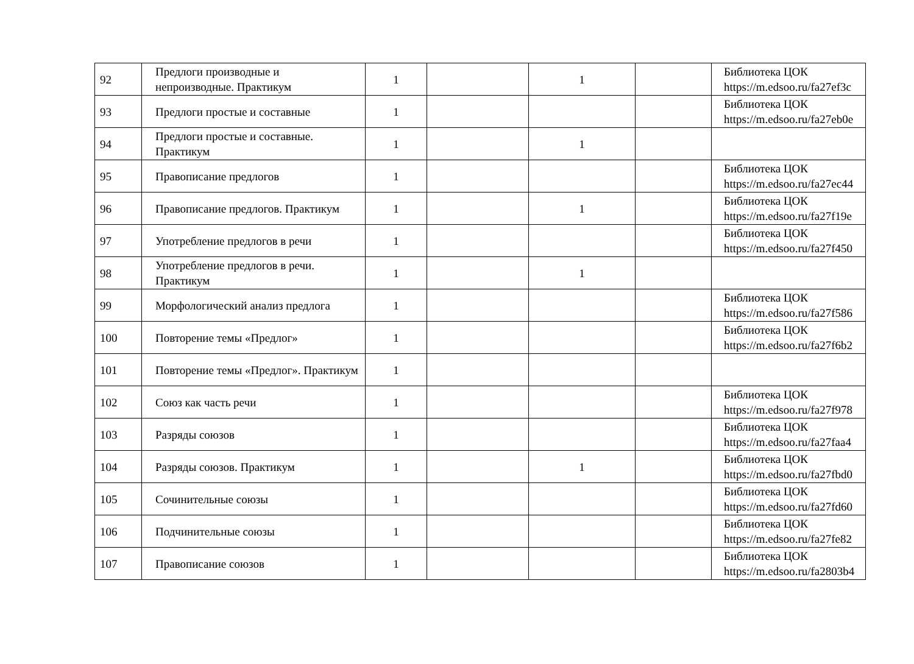| 92 | Предлоги производные и непроизводные. Практикум | 1 | | 1 | | Библиотека ЦОК https://m.edsoo.ru/fa27ef3c |
| 93 | Предлоги простые и составные | 1 | | | | Библиотека ЦОК https://m.edsoo.ru/fa27eb0e |
| 94 | Предлоги простые и составные. Практикум | 1 | | 1 | | |
| 95 | Правописание предлогов | 1 | | | | Библиотека ЦОК https://m.edsoo.ru/fa27ec44 |
| 96 | Правописание предлогов. Практикум | 1 | | 1 | | Библиотека ЦОК https://m.edsoo.ru/fa27f19e |
| 97 | Употребление предлогов в речи | 1 | | | | Библиотека ЦОК https://m.edsoo.ru/fa27f450 |
| 98 | Употребление предлогов в речи. Практикум | 1 | | 1 | | |
| 99 | Морфологический анализ предлога | 1 | | | | Библиотека ЦОК https://m.edsoo.ru/fa27f586 |
| 100 | Повторение темы «Предлог» | 1 | | | | Библиотека ЦОК https://m.edsoo.ru/fa27f6b2 |
| 101 | Повторение темы «Предлог». Практикум | 1 | | | | |
| 102 | Союз как часть речи | 1 | | | | Библиотека ЦОК https://m.edsoo.ru/fa27f978 |
| 103 | Разряды союзов | 1 | | | | Библиотека ЦОК https://m.edsoo.ru/fa27faa4 |
| 104 | Разряды союзов. Практикум | 1 | | 1 | | Библиотека ЦОК https://m.edsoo.ru/fa27fbd0 |
| 105 | Сочинительные союзы | 1 | | | | Библиотека ЦОК https://m.edsoo.ru/fa27fd60 |
| 106 | Подчинительные союзы | 1 | | | | Библиотека ЦОК https://m.edsoo.ru/fa27fe82 |
| 107 | Правописание союзов | 1 | | | | Библиотека ЦОК https://m.edsoo.ru/fa2803b4 |